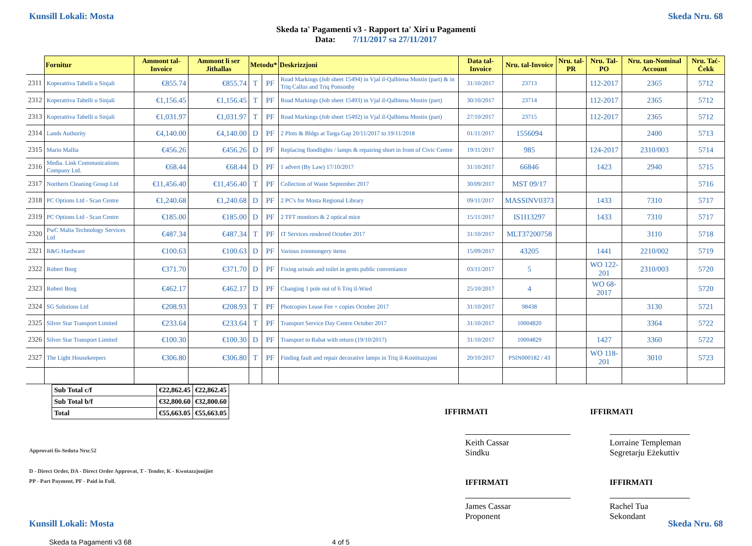Kunsill Lokali: Mosta Skeda Nru. 68
Skeda ta' Pagamenti v3 - Rapport ta' Xiri u Pagamenti
Data: 7/11/2017 sa 27/11/2017
| | Fornitur | Ammont tal-Invoice | Ammont li ser Jithallas | Metodu* | | Deskrizzjoni | Data tal-Invoice | Nru. tal-Invoice | Nru. tal-PR | Nru. Tal-PO | Nru. tan-Nominal Account | Nru. Taċ-Ċekk |
| --- | --- | --- | --- | --- | --- | --- | --- | --- | --- | --- | --- | --- |
| 2311 | Koperattiva Tabelli u Sinjali | €855.74 | €855.74 | T | PF | Road Markings (Job sheet 15494) in Vjal il-Qalbiena Mostin (part) & in Triq Callus and Triq Ponsonby | 31/10/2017 | 23713 | | 112-2017 | 2365 | 5712 |
| 2312 | Koperattiva Tabelli u Sinjali | €1,156.45 | €1,156.45 | T | PF | Road Markings (Job sheet 15493) in Vjal il-Qalbiena Mostin (part) | 30/10/2017 | 23714 | | 112-2017 | 2365 | 5712 |
| 2313 | Koperattiva Tabelli u Sinjali | €1,031.97 | €1,031.97 | T | PF | Road Markings (Job sheet 15492) in Vjal il-Qalbiena Mostin (part) | 27/10/2017 | 23715 | | 112-2017 | 2365 | 5712 |
| 2314 | Lands Authority | €4,140.00 | €4,140.00 | D | PF | 2 Plots & Bldgs at Targa Gap 20/11/2017 to 19/11/2018 | 01/11/2017 | 1556094 | | | 2400 | 5713 |
| 2315 | Mario Mallia | €456.26 | €456.26 | D | PF | Replacing floodlights / lamps & repairing short in front of Civic Centre | 19/11/2017 | 985 | | 124-2017 | 2310/003 | 5714 |
| 2316 | Media. Link Communications Company Ltd. | €68.44 | €68.44 | D | PF | 1 advert (By Law) 17/10/2017 | 31/10/2017 | 66846 | | 1423 | 2940 | 5715 |
| 2317 | Northern Cleaning Group Ltd | €11,456.40 | €11,456.40 | T | PF | Collection of Waste September 2017 | 30/09/2017 | MST 09/17 | | | | 5716 |
| 2318 | PC Options Ltd - Scan Centre | €1,240.68 | €1,240.68 | D | PF | 2 PC's for Mosta Regional Library | 09/11/2017 | MASSINV0373 | | 1433 | 7310 | 5717 |
| 2319 | PC Options Ltd - Scan Centre | €185.00 | €185.00 | D | PF | 2 TFT monitors & 2 optical mice | 15/11/2017 | IS1I13297 | | 1433 | 7310 | 5717 |
| 2320 | PwC Malta Technology Services Ltd | €487.34 | €487.34 | T | PF | IT Services rendered October 2017 | 31/10/2017 | MLT37200758 | | | 3110 | 5718 |
| 2321 | R&G Hardware | €100.63 | €100.63 | D | PF | Various ironmongery items | 15/09/2017 | 43205 | | 1441 | 2210/002 | 5719 |
| 2322 | Robert Borg | €371.70 | €371.70 | D | PF | Fixing urinals and toilet in gents public conveniance | 03/11/2017 | 5 | | WO 122-201 | 2310/003 | 5720 |
| 2323 | Robert Borg | €462.17 | €462.17 | D | PF | Changing 1 pole out of 6 Triq il-Wied | 25/10/2017 | 4 | | WO 68-2017 | | 5720 |
| 2324 | SG Solutions Ltd | €208.93 | €208.93 | T | PF | Photcopies Lease Fee + copies October 2017 | 31/10/2017 | 98438 | | | 3130 | 5721 |
| 2325 | Silver Star Transport Limited | €233.64 | €233.64 | T | PF | Transport Service Day Centre October 2017 | 31/10/2017 | 10004820 | | | 3364 | 5722 |
| 2326 | Silver Star Transport Limited | €100.30 | €100.30 | D | PF | Transport to Rabat with return (19/10/2017) | 31/10/2017 | 10004829 | | 1427 | 3360 | 5722 |
| 2327 | The Light Housekeepers | €306.80 | €306.80 | T | PF | Finding fault and repair decorative lamps in Triq il-Kostituzzjoni | 20/10/2017 | PSIN000182 / 43 | | WO 118-201 | 3010 | 5723 |
| Sub Total c/f | €22,862.45 | €22,862.45 |
| Sub Total b/f | €32,800.60 | €32,800.60 |
| Total | €55,663.05 | €55,663.05 |
IFFIRMATI IFFIRMATI
Approvati fis-Seduta Nru:52
Keith Cassar
Sindku
Lorraine Templeman
Segretarju Eżekuttiv
D - Direct Order, DA - Direct Order Approvat, T - Tender, K - Kwotazzjonijiet
PP - Part Payment, PF - Paid in Full.
IFFIRMATI IFFIRMATI
James Cassar
Proponent
Rachel Tua
Sekondant
Kunsill Lokali: Mosta Skeda Nru. 68
Skeda ta Pagamenti v3 68 4 of 5